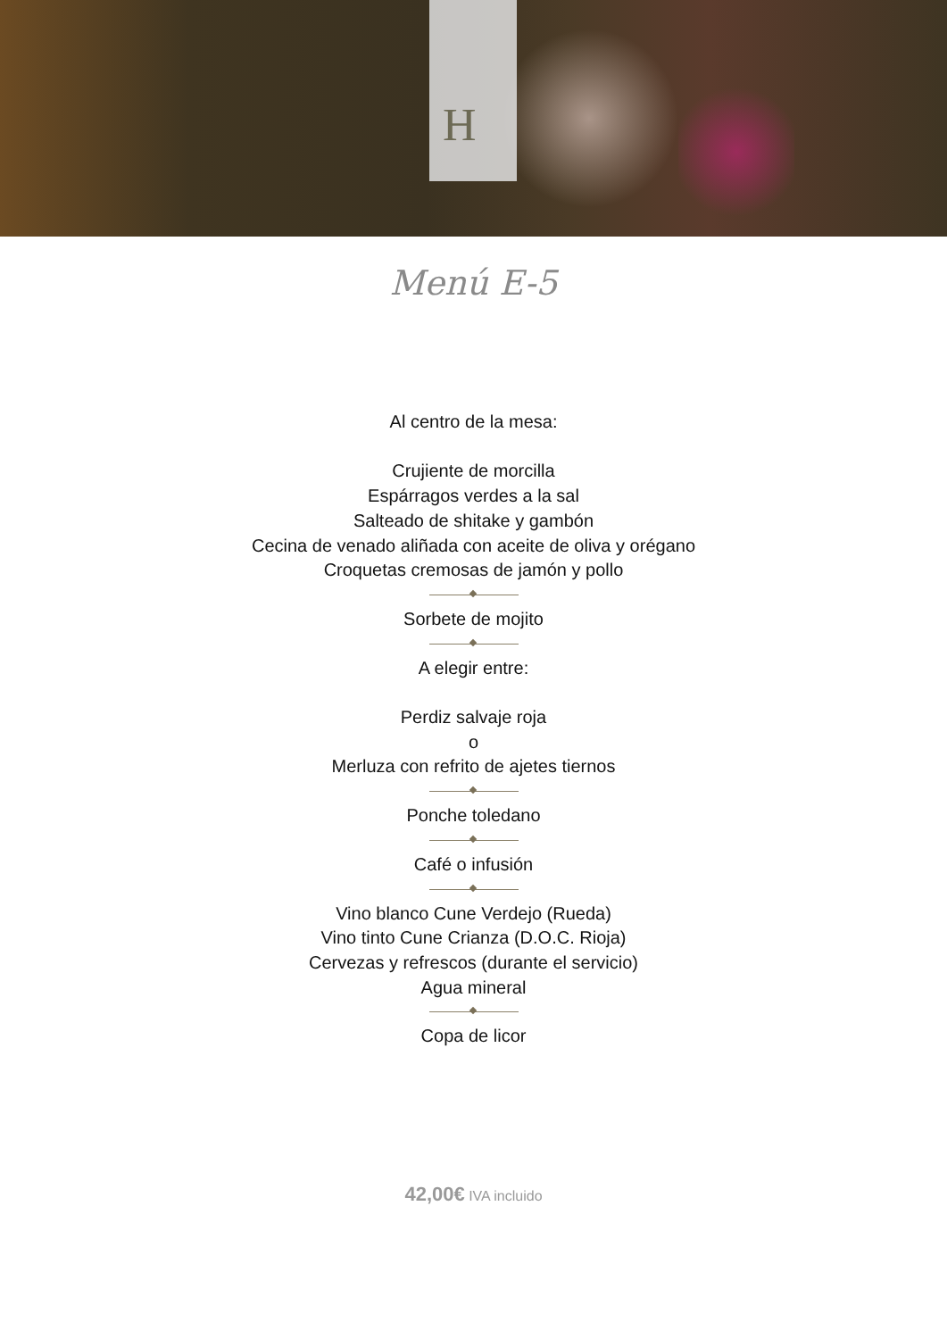H
Menú E-5
Al centro de la mesa:
Crujiente de morcilla
Espárragos verdes a la sal
Salteado de shitake y gambón
Cecina de venado aliñada con aceite de oliva y orégano
Croquetas cremosas de jamón y pollo
Sorbete de mojito
A elegir entre:
Perdiz salvaje roja
o
Merluza con refrito de ajetes tiernos
Ponche toledano
Café o infusión
Vino blanco Cune Verdejo (Rueda)
Vino tinto Cune Crianza (D.O.C. Rioja)
Cervezas y refrescos (durante el servicio)
Agua mineral
Copa de licor
42,00€ IVA incluido